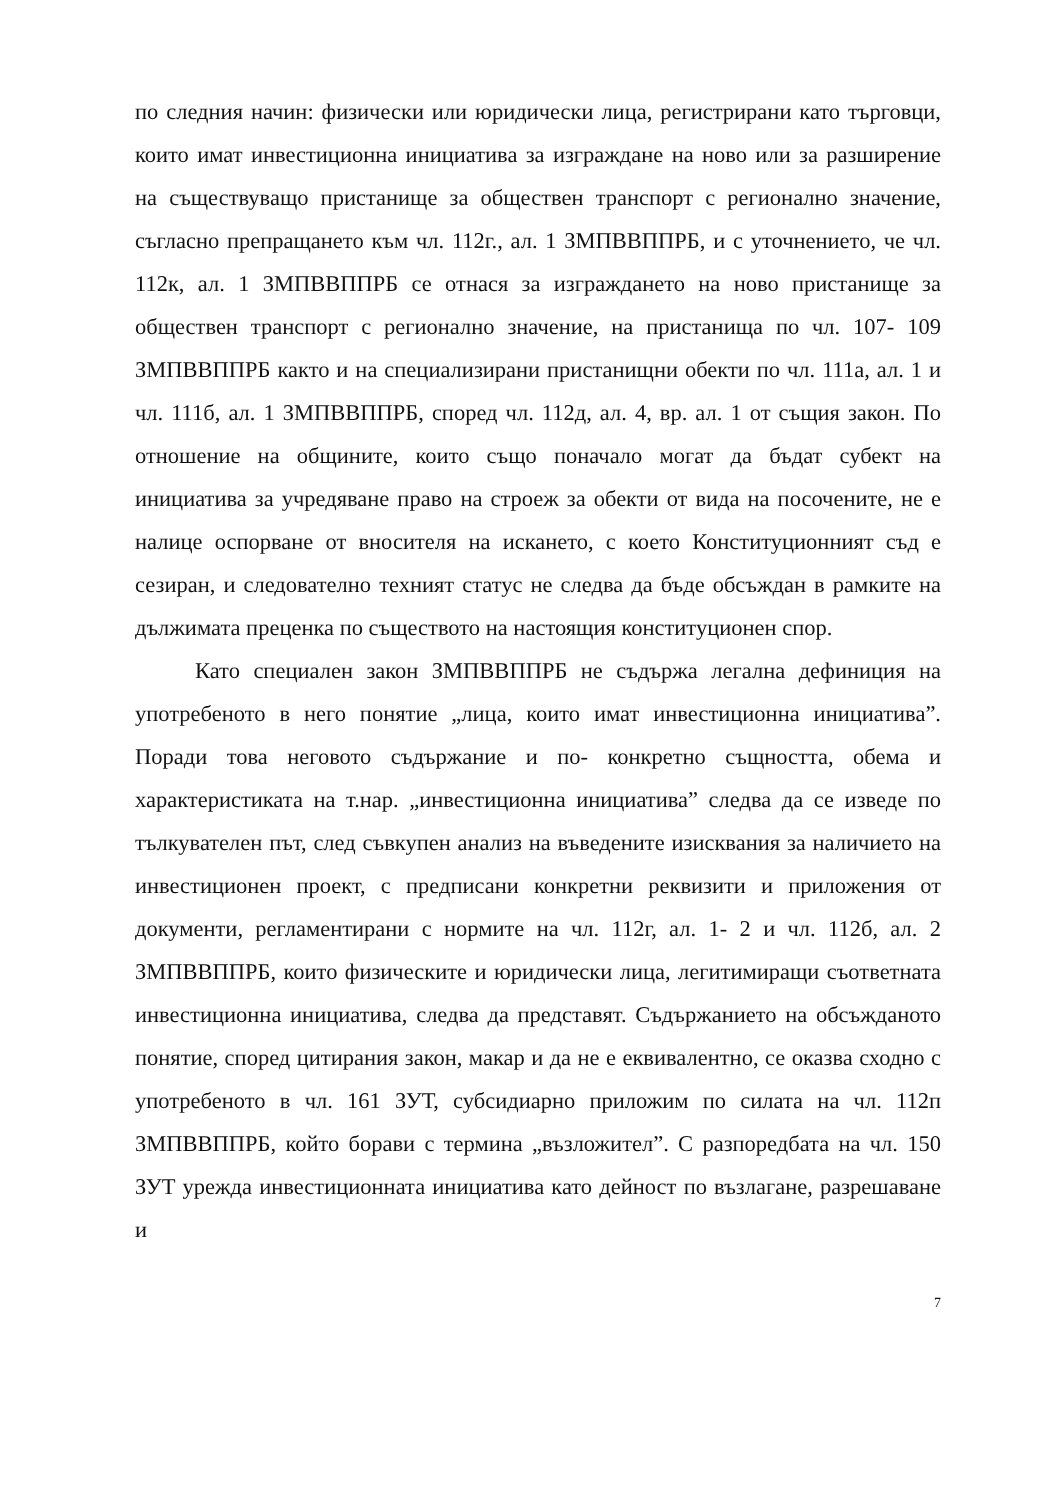по следния начин: физически или юридически лица, регистрирани като търговци, които имат инвестиционна инициатива за изграждане на ново или за разширение на съществуващо пристанище за обществен транспорт с регионално значение, съгласно препращането към чл. 112г., ал. 1 ЗМПВВППРБ, и с уточнението, че чл. 112к, ал. 1 ЗМПВВППРБ се отнася за изграждането на ново пристанище за обществен транспорт с регионално значение, на пристанища по чл. 107- 109 ЗМПВВППРБ както и на специализирани пристанищни обекти по чл. 111а, ал. 1 и чл. 111б, ал. 1 ЗМПВВППРБ, според чл. 112д, ал. 4, вр. ал. 1 от същия закон. По отношение на общините, които също поначало могат да бъдат субект на инициатива за учредяване право на строеж за обекти от вида на посочените, не е налице оспорване от вносителя на искането, с което Конституционният съд е сезиран, и следователно техният статус не следва да бъде обсъждан в рамките на дължимата преценка по съществото на настоящия конституционен спор.
Като специален закон ЗМПВВППРБ не съдържа легална дефиниция на употребеното в него понятие „лица, които имат инвестиционна инициатива”. Поради това неговото съдържание и по- конкретно същността, обема и характеристиката на т.нар. „инвестиционна инициатива” следва да се изведе по тълкувателен път, след съвкупен анализ на въведените изисквания за наличието на инвестиционен проект, с предписани конкретни реквизити и приложения от документи, регламентирани с нормите на чл. 112г, ал. 1- 2 и чл. 112б, ал. 2 ЗМПВВППРБ, които физическите и юридически лица, легитимиращи съответната инвестиционна инициатива, следва да представят. Съдържанието на обсъжданото понятие, според цитирания закон, макар и да не е еквивалентно, се оказва сходно с употребеното в чл. 161 ЗУТ, субсидиарно приложим по силата на чл. 112п ЗМПВВППРБ, който борави с термина „възложител”. С разпоредбата на чл. 150 ЗУТ урежда инвестиционната инициатива като дейност по възлагане, разрешаване и
7